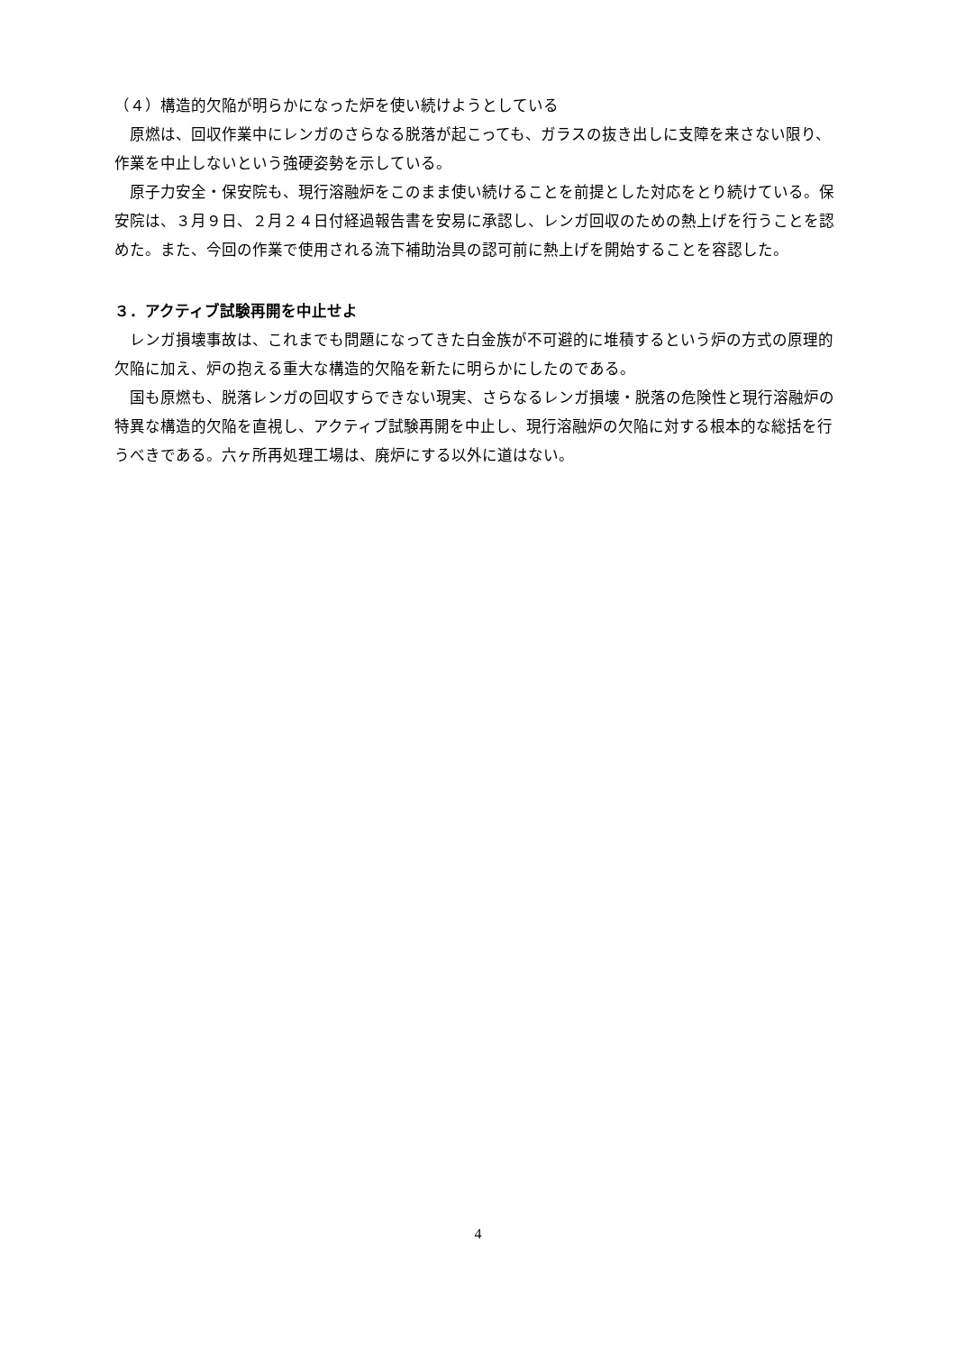（４）構造的欠陥が明らかになった炉を使い続けようとしている
原燃は、回収作業中にレンガのさらなる脱落が起こっても、ガラスの抜き出しに支障を来さない限り、作業を中止しないという強硬姿勢を示している。
原子力安全・保安院も、現行溶融炉をこのまま使い続けることを前提とした対応をとり続けている。保安院は、３月９日、２月２４日付経過報告書を安易に承認し、レンガ回収のための熱上げを行うことを認めた。また、今回の作業で使用される流下補助治具の認可前に熱上げを開始することを容認した。
３．アクティブ試験再開を中止せよ
レンガ損壊事故は、これまでも問題になってきた白金族が不可避的に堆積するという炉の方式の原理的欠陥に加え、炉の抱える重大な構造的欠陥を新たに明らかにしたのである。
国も原燃も、脱落レンガの回収すらできない現実、さらなるレンガ損壊・脱落の危険性と現行溶融炉の特異な構造的欠陥を直視し、アクティブ試験再開を中止し、現行溶融炉の欠陥に対する根本的な総括を行うべきである。六ヶ所再処理工場は、廃炉にする以外に道はない。
4